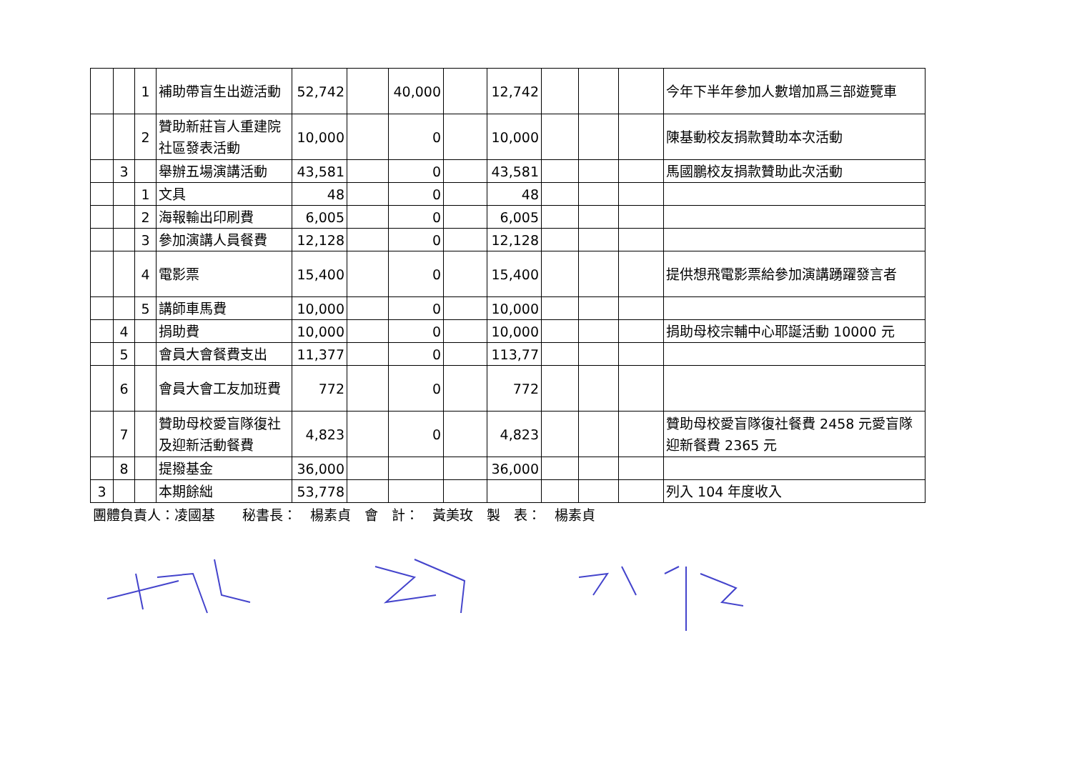| | | 1 | 補助帶盲生出遊活動 | 52,742 | | 40,000 | | 12,742 | | | | 今年下半年參加人數增加爲三部遊覽車 |
| | | 2 | 贊助新莊盲人重建院社區發表活動 | 10,000 | | 0 | | 10,000 | | | | 陳基動校友捐款贊助本次活動 |
| | 3 | | 舉辦五場演講活動 | 43,581 | | 0 | | 43,581 | | | | 馬國鵬校友捐款贊助此次活動 |
| | | 1 | 文具 | 48 | | 0 | | 48 | | | | |
| | | 2 | 海報輸出印刷費 | 6,005 | | 0 | | 6,005 | | | | |
| | | 3 | 參加演講人員餐費 | 12,128 | | 0 | | 12,128 | | | | |
| | | 4 | 電影票 | 15,400 | | 0 | | 15,400 | | | | 提供想飛電影票給參加演講踴躍發言者 |
| | | 5 | 講師車馬費 | 10,000 | | 0 | | 10,000 | | | | |
| | 4 | | 捐助費 | 10,000 | | 0 | | 10,000 | | | | 捐助母校宗輔中心耶誕活動 10000 元 |
| | 5 | | 會員大會餐費支出 | 11,377 | | 0 | | 113,77 | | | | |
| | 6 | | 會員大會工友加班費 | 772 | | 0 | | 772 | | | | |
| | 7 | | 贊助母校愛盲隊復社及迎新活動餐費 | 4,823 | | 0 | | 4,823 | | | | 贊助母校愛盲隊復社餐費 2458 元愛盲隊迎新餐費 2365 元 |
| | 8 | | 提撥基金 | 36,000 | | | | 36,000 | | | | |
| 3 | | | 本期餘絀 | 53,778 | | | | | | | | 列入 104 年度收入 |
團體負責人：凌國基　　秘書長：　楊素貞　會　計：　黃美玫　製　表：　楊素貞